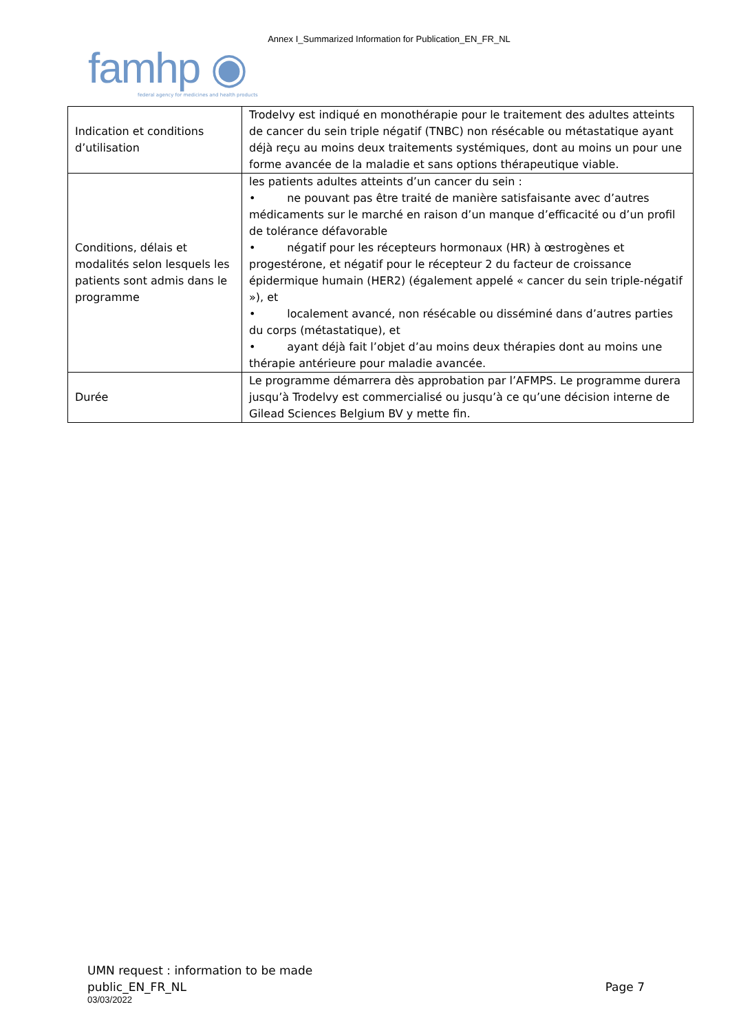Annex I_Summarized Information for Publication_EN_FR_NL
famhp ◉
federal agency for medicines and health products
| Indication et conditions d’utilisation | Trodelvy est indiqué en monothérapie pour le traitement des adultes atteints de cancer du sein triple négatif (TNBC) non résécable ou métastatique ayant déjà reçu au moins deux traitements systémiques, dont au moins un pour une forme avancée de la maladie et sans options thérapeutique viable. |
| Conditions, délais et modalités selon lesquels les patients sont admis dans le programme | les patients adultes atteints d’un cancer du sein : • ne pouvant pas être traité de manière satisfaisante avec d’autres médicaments sur le marché en raison d’un manque d’efficacité ou d’un profil de tolérance défavorable • négatif pour les récepteurs hormonaux (HR) à œstrogènes et progestérone, et négatif pour le récepteur 2 du facteur de croissance épidermique humain (HER2) (également appelé « cancer du sein triple-négatif »), et • localement avancé, non résécable ou disséminé dans d’autres parties du corps (métastatique), et • ayant déjà fait l’objet d’au moins deux thérapies dont au moins une thérapie antérieure pour maladie avancée. |
| Durée | Le programme démarrera dès approbation par l’AFMPS. Le programme durera jusqu’à Trodelvy est commercialisé ou jusqu’à ce qu’une décision interne de Gilead Sciences Belgium BV y mette fin. |
UMN request : information to be made
public_EN_FR_NL
Page 7
03/03/2022